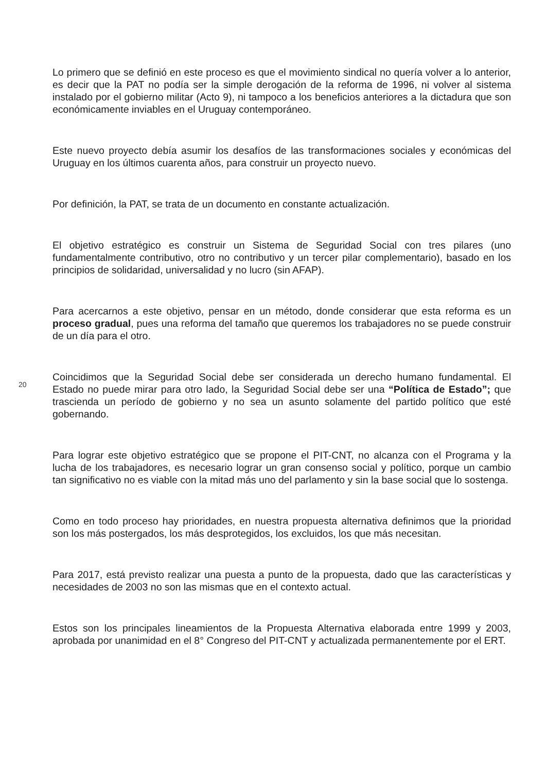Lo primero que se definió en este proceso es que el movimiento sindical no quería volver a lo anterior, es decir que la PAT no podía ser la simple derogación de la reforma de 1996, ni volver al sistema instalado por el gobierno militar (Acto 9), ni tampoco a los beneficios anteriores a la dictadura que son económicamente inviables en el Uruguay contemporáneo.
Este nuevo proyecto debía asumir los desafíos de las transformaciones sociales y económicas del Uruguay en los últimos cuarenta años, para construir un proyecto nuevo.
Por definición, la PAT, se trata de un documento en constante actualización.
El objetivo estratégico es construir un Sistema de Seguridad Social con tres pilares (uno fundamentalmente contributivo, otro no contributivo y un tercer pilar complementario), basado en los principios de solidaridad, universalidad y no lucro (sin AFAP).
Para acercarnos a este objetivo, pensar en un método, donde considerar que esta reforma es un proceso gradual, pues una reforma del tamaño que queremos los trabajadores no se puede construir de un día para el otro.
20
Coincidimos que la Seguridad Social debe ser considerada un derecho humano fundamental. El Estado no puede mirar para otro lado, la Seguridad Social debe ser una “Política de Estado”; que trascienda un período de gobierno y no sea un asunto solamente del partido político que esté gobernando.
Para lograr este objetivo estratégico que se propone el PIT-CNT, no alcanza con el Programa y la lucha de los trabajadores, es necesario lograr un gran consenso social y político, porque un cambio tan significativo no es viable con la mitad más uno del parlamento y sin la base social que lo sostenga.
Como en todo proceso hay prioridades, en nuestra propuesta alternativa definimos que la prioridad son los más postergados, los más desprotegidos, los excluidos, los que más necesitan.
Para 2017, está previsto realizar una puesta a punto de la propuesta, dado que las características y necesidades de 2003 no son las mismas que en el contexto actual.
Estos son los principales lineamientos de la Propuesta Alternativa elaborada entre 1999 y 2003, aprobada por unanimidad en el 8° Congreso del PIT-CNT y actualizada permanentemente por el ERT.